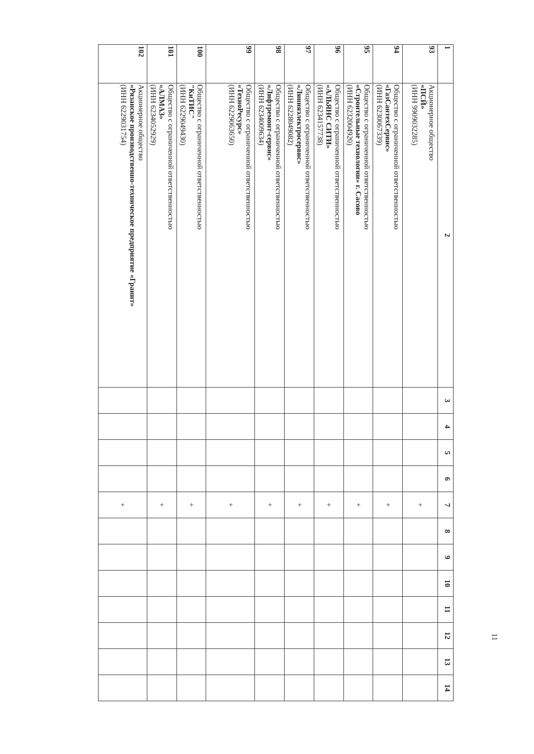| 1 | 2 | 3 | 4 | 5 | 6 | 7 | 8 | 9 | 10 | 11 | 12 | 13 | 14 |
| --- | --- | --- | --- | --- | --- | --- | --- | --- | --- | --- | --- | --- | --- |
| 93 | Акционерное общество «ПСЙ» (ИНН 9909032285) | | | | | + | | | | | | | |
| 94 | Общество с ограниченной ответственностью «ГазСантехСервис» (ИНН 6230067339) | | | | | + | | | | | | | |
| 95 | Общество с ограниченной ответственностью «Строительные технологии» г. Сасово (ИНН 6232004920) | | | | | + | | | | | | | |
| 96 | Общество с ограниченной ответственностью «АЛЬЯНС СИТИ» (ИНН 6234157738) | | | | | + | | | | | | | |
| 97 | Общество с ограниченной ответственностью «Линияэлектросервис» (ИНН 6228049082) | | | | | + | | | | | | | |
| 98 | Общество с ограниченной ответственностью «Лифтремонт-сервис» (ИНН 6234009634) | | | | | + | | | | | | | |
| 99 | Общество с ограниченной ответственностью «ТехноРесурс» (ИНН 6229063650) | | | | | + | | | | | | | |
| 100 | Общество с ограниченной ответственностью "КиТИС" (ИНН 6229049430) | | | | | + | | | | | | | |
| 101 | Общество с ограниченной ответственностью «АЛМАЗ» (ИНН 6234052929) | | | | | + | | | | | | | |
| 102 | Акционерное общество «Рязанское производственно-техническое предприятие «Гранит» (ИНН 6229031754) | | | | | + | | | | | | | |
11